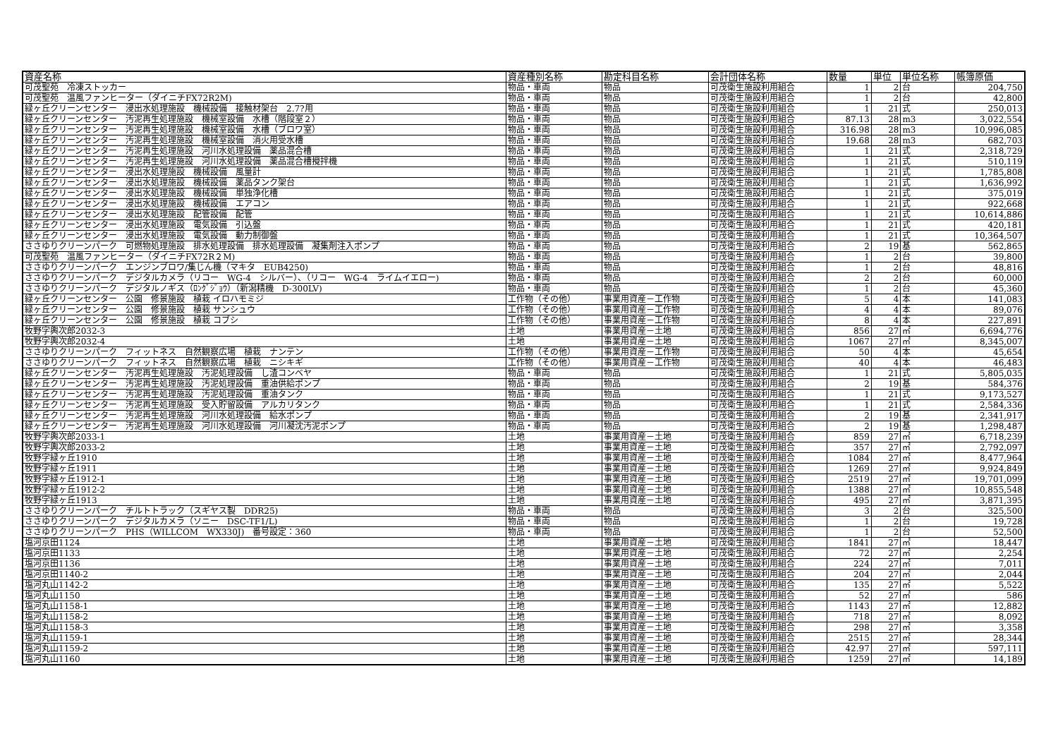| 資産名称 | 資産種別名称 | 勘定科目名称 | 会計団体名称 | 数量 | 単位 | 単位名称 | 帳簿原価 |
| --- | --- | --- | --- | --- | --- | --- | --- |
| 可茂聖苑 冷凍ストッカー | 物品・車両 | 物品 | 可茂衛生施設利用組合 | 1 | 2 | 台 | 204,750 |
| 可茂聖苑 温風ファンヒーター（ダイニチFX72R2M) | 物品・車両 | 物品 | 可茂衛生施設利用組合 | 1 | 2 | 台 | 42,800 |
| 緑ヶ丘クリーンセンター 浸出水処理施設 機械設備 接触材架台 2.7?用 | 物品・車両 | 物品 | 可茂衛生施設利用組合 | 1 | 21 | 式 | 250,013 |
| 緑ヶ丘クリーンセンター 汚泥再生処理施設 機械室設備 水槽（階段室２） | 物品・車両 | 物品 | 可茂衛生施設利用組合 | 87.13 | 28 | m3 | 3,022,554 |
| 緑ヶ丘クリーンセンター 汚泥再生処理施設 機械室設備 水槽（ブロワ室） | 物品・車両 | 物品 | 可茂衛生施設利用組合 | 316.98 | 28 | m3 | 10,996,085 |
| 緑ヶ丘クリーンセンター 汚泥再生処理施設 機械室設備 消火用受水槽 | 物品・車両 | 物品 | 可茂衛生施設利用組合 | 19.68 | 28 | m3 | 682,703 |
| 緑ヶ丘クリーンセンター 汚泥再生処理施設 河川水処理設備 薬品混合槽 | 物品・車両 | 物品 | 可茂衛生施設利用組合 | 1 | 21 | 式 | 2,318,729 |
| 緑ヶ丘クリーンセンター 汚泥再生処理施設 河川水処理設備 薬品混合槽攪拌機 | 物品・車両 | 物品 | 可茂衛生施設利用組合 | 1 | 21 | 式 | 510,119 |
| 緑ヶ丘クリーンセンター 浸出水処理施設 機械設備 風量計 | 物品・車両 | 物品 | 可茂衛生施設利用組合 | 1 | 21 | 式 | 1,785,808 |
| 緑ヶ丘クリーンセンター 浸出水処理施設 機械設備 薬品タンク架台 | 物品・車両 | 物品 | 可茂衛生施設利用組合 | 1 | 21 | 式 | 1,636,992 |
| 緑ヶ丘クリーンセンター 浸出水処理施設 機械設備 単独浄化槽 | 物品・車両 | 物品 | 可茂衛生施設利用組合 | 1 | 21 | 式 | 375,019 |
| 緑ヶ丘クリーンセンター 浸出水処理施設 機械設備 エアコン | 物品・車両 | 物品 | 可茂衛生施設利用組合 | 1 | 21 | 式 | 922,668 |
| 緑ヶ丘クリーンセンター 浸出水処理施設 配管設備 配管 | 物品・車両 | 物品 | 可茂衛生施設利用組合 | 1 | 21 | 式 | 10,614,886 |
| 緑ヶ丘クリーンセンター 浸出水処理施設 電気設備 引込盤 | 物品・車両 | 物品 | 可茂衛生施設利用組合 | 1 | 21 | 式 | 420,181 |
| 緑ヶ丘クリーンセンター 浸出水処理施設 電気設備 動力制御盤 | 物品・車両 | 物品 | 可茂衛生施設利用組合 | 1 | 21 | 式 | 10,364,507 |
| ささゆりクリーンパーク 可燃物処理施設 排水処理設備 排水処理設備 凝集剤注入ポンプ | 物品・車両 | 物品 | 可茂衛生施設利用組合 | 2 | 19 | 基 | 562,865 |
| 可茂聖苑 温風ファンヒーター（ダイニチFX72R２M) | 物品・車両 | 物品 | 可茂衛生施設利用組合 | 1 | 2 | 台 | 39,800 |
| ささゆりクリーンパーク エンジンブロワ/集じん機（マキタ EUB4250) | 物品・車両 | 物品 | 可茂衛生施設利用組合 | 1 | 2 | 台 | 48,816 |
| ささゆりクリーンパーク デジタルカメラ（リコー WG-4 シルバー）、（リコー WG-4 ライムイエロー) | 物品・車両 | 物品 | 可茂衛生施設利用組合 | 2 | 2 | 台 | 60,000 |
| ささゆりクリーンパーク デジタルノギス（ﾛﾝｸﾞｼﾞｮｳ）（新潟精機 D-300LV) | 物品・車両 | 物品 | 可茂衛生施設利用組合 | 1 | 2 | 台 | 45,360 |
| 緑ヶ丘クリーンセンター 公園 修景施設 植栽 イロハモミジ | 工作物（その他） | 事業用資産－工作物 | 可茂衛生施設利用組合 | 5 | 4 | 本 | 141,083 |
| 緑ヶ丘クリーンセンター 公園 修景施設 植栽 サンシュウ | 工作物（その他） | 事業用資産－工作物 | 可茂衛生施設利用組合 | 4 | 4 | 本 | 89,076 |
| 緑ヶ丘クリーンセンター 公園 修景施設 植栽 コブシ | 工作物（その他） | 事業用資産－工作物 | 可茂衛生施設利用組合 | 8 | 4 | 本 | 227,891 |
| 牧野字輿次郎2032-3 | 土地 | 事業用資産－土地 | 可茂衛生施設利用組合 | 856 | 27 | ㎡ | 6,694,776 |
| 牧野字輿次郎2032-4 | 土地 | 事業用資産－土地 | 可茂衛生施設利用組合 | 1067 | 27 | ㎡ | 8,345,007 |
| ささゆりクリーンパーク フィットネス 自然観察広場 植栽 ナンテン | 工作物（その他） | 事業用資産－工作物 | 可茂衛生施設利用組合 | 50 | 4 | 本 | 45,654 |
| ささゆりクリーンパーク フィットネス 自然観察広場 植栽 ニシキギ | 工作物（その他） | 事業用資産－工作物 | 可茂衛生施設利用組合 | 40 | 4 | 本 | 46,483 |
| 緑ヶ丘クリーンセンター 汚泥再生処理施設 汚泥処理設備 し渣コンベヤ | 物品・車両 | 物品 | 可茂衛生施設利用組合 | 1 | 21 | 式 | 5,805,035 |
| 緑ヶ丘クリーンセンター 汚泥再生処理施設 汚泥処理設備 重油供給ポンプ | 物品・車両 | 物品 | 可茂衛生施設利用組合 | 2 | 19 | 基 | 584,376 |
| 緑ヶ丘クリーンセンター 汚泥再生処理施設 汚泥処理設備 重油タンク | 物品・車両 | 物品 | 可茂衛生施設利用組合 | 1 | 21 | 式 | 9,173,527 |
| 緑ヶ丘クリーンセンター 汚泥再生処理施設 受入貯留設備 アルカリタンク | 物品・車両 | 物品 | 可茂衛生施設利用組合 | 1 | 21 | 式 | 2,584,336 |
| 緑ヶ丘クリーンセンター 汚泥再生処理施設 河川水処理設備 給水ポンプ | 物品・車両 | 物品 | 可茂衛生施設利用組合 | 2 | 19 | 基 | 2,341,917 |
| 緑ヶ丘クリーンセンター 汚泥再生処理施設 河川水処理設備 河川凝沈汚泥ポンプ | 物品・車両 | 物品 | 可茂衛生施設利用組合 | 2 | 19 | 基 | 1,298,487 |
| 牧野字輿次郎2033-1 | 土地 | 事業用資産－土地 | 可茂衛生施設利用組合 | 859 | 27 | ㎡ | 6,718,239 |
| 牧野字輿次郎2033-2 | 土地 | 事業用資産－土地 | 可茂衛生施設利用組合 | 357 | 27 | ㎡ | 2,792,097 |
| 牧野字緑ヶ丘1910 | 土地 | 事業用資産－土地 | 可茂衛生施設利用組合 | 1084 | 27 | ㎡ | 8,477,964 |
| 牧野字緑ヶ丘1911 | 土地 | 事業用資産－土地 | 可茂衛生施設利用組合 | 1269 | 27 | ㎡ | 9,924,849 |
| 牧野字緑ヶ丘1912-1 | 土地 | 事業用資産－土地 | 可茂衛生施設利用組合 | 2519 | 27 | ㎡ | 19,701,099 |
| 牧野字緑ヶ丘1912-2 | 土地 | 事業用資産－土地 | 可茂衛生施設利用組合 | 1388 | 27 | ㎡ | 10,855,548 |
| 牧野字緑ヶ丘1913 | 土地 | 事業用資産－土地 | 可茂衛生施設利用組合 | 495 | 27 | ㎡ | 3,871,395 |
| ささゆりクリーンパーク チルトトラック（スギヤス製 DDR25) | 物品・車両 | 物品 | 可茂衛生施設利用組合 | 3 | 2 | 台 | 325,500 |
| ささゆりクリーンパーク デジタルカメラ（ソニー DSC-TF1/L) | 物品・車両 | 物品 | 可茂衛生施設利用組合 | 1 | 2 | 台 | 19,728 |
| ささゆりクリーンパーク PHS（WILLCOM WX330J) 番号設定：360 | 物品・車両 | 物品 | 可茂衛生施設利用組合 | 1 | 2 | 台 | 52,500 |
| 塩河京田1124 | 土地 | 事業用資産－土地 | 可茂衛生施設利用組合 | 1841 | 27 | ㎡ | 18,447 |
| 塩河京田1133 | 土地 | 事業用資産－土地 | 可茂衛生施設利用組合 | 72 | 27 | ㎡ | 2,254 |
| 塩河京田1136 | 土地 | 事業用資産－土地 | 可茂衛生施設利用組合 | 224 | 27 | ㎡ | 7,011 |
| 塩河京田1140-2 | 土地 | 事業用資産－土地 | 可茂衛生施設利用組合 | 204 | 27 | ㎡ | 2,044 |
| 塩河丸山1142-2 | 土地 | 事業用資産－土地 | 可茂衛生施設利用組合 | 135 | 27 | ㎡ | 5,522 |
| 塩河丸山1150 | 土地 | 事業用資産－土地 | 可茂衛生施設利用組合 | 52 | 27 | ㎡ | 586 |
| 塩河丸山1158-1 | 土地 | 事業用資産－土地 | 可茂衛生施設利用組合 | 1143 | 27 | ㎡ | 12,882 |
| 塩河丸山1158-2 | 土地 | 事業用資産－土地 | 可茂衛生施設利用組合 | 718 | 27 | ㎡ | 8,092 |
| 塩河丸山1158-3 | 土地 | 事業用資産－土地 | 可茂衛生施設利用組合 | 298 | 27 | ㎡ | 3,358 |
| 塩河丸山1159-1 | 土地 | 事業用資産－土地 | 可茂衛生施設利用組合 | 2515 | 27 | ㎡ | 28,344 |
| 塩河丸山1159-2 | 土地 | 事業用資産－土地 | 可茂衛生施設利用組合 | 42.97 | 27 | ㎡ | 597,111 |
| 塩河丸山1160 | 土地 | 事業用資産－土地 | 可茂衛生施設利用組合 | 1259 | 27 | ㎡ | 14,189 |